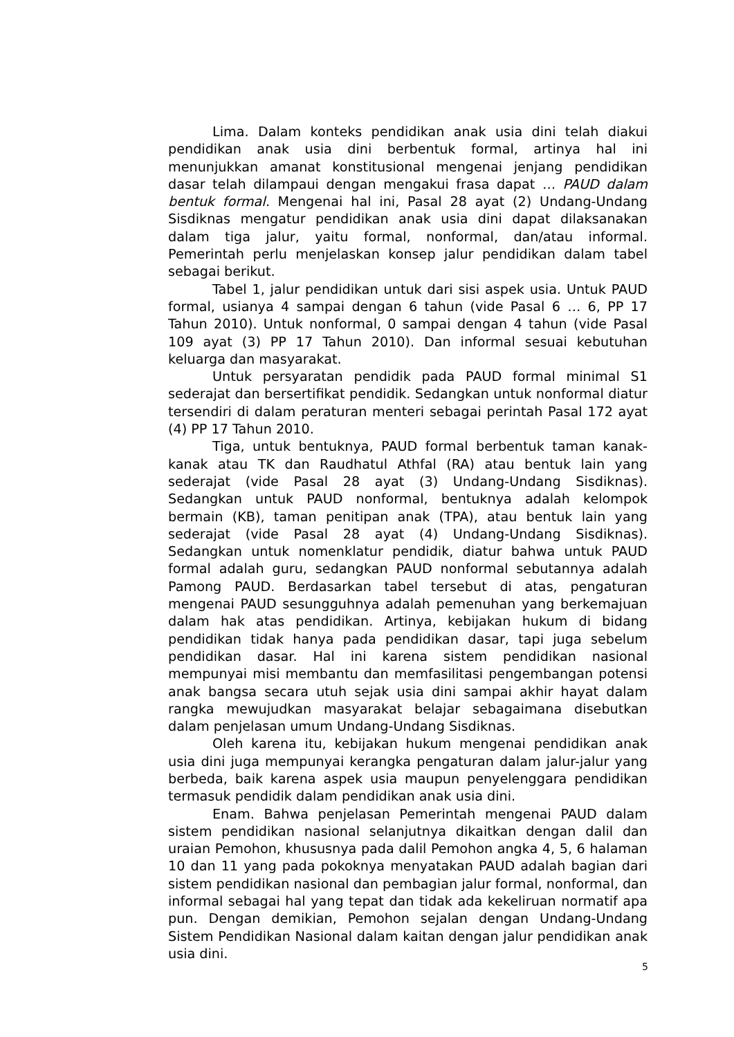Lima. Dalam konteks pendidikan anak usia dini telah diakui pendidikan anak usia dini berbentuk formal, artinya hal ini menunjukkan amanat konstitusional mengenai jenjang pendidikan dasar telah dilampaui dengan mengakui frasa dapat … PAUD dalam bentuk formal. Mengenai hal ini, Pasal 28 ayat (2) Undang-Undang Sisdiknas mengatur pendidikan anak usia dini dapat dilaksanakan dalam tiga jalur, yaitu formal, nonformal, dan/atau informal. Pemerintah perlu menjelaskan konsep jalur pendidikan dalam tabel sebagai berikut.
Tabel 1, jalur pendidikan untuk dari sisi aspek usia. Untuk PAUD formal, usianya 4 sampai dengan 6 tahun (vide Pasal 6 … 6, PP 17 Tahun 2010). Untuk nonformal, 0 sampai dengan 4 tahun (vide Pasal 109 ayat (3) PP 17 Tahun 2010). Dan informal sesuai kebutuhan keluarga dan masyarakat.
Untuk persyaratan pendidik pada PAUD formal minimal S1 sederajat dan bersertifikat pendidik. Sedangkan untuk nonformal diatur tersendiri di dalam peraturan menteri sebagai perintah Pasal 172 ayat (4) PP 17 Tahun 2010.
Tiga, untuk bentuknya, PAUD formal berbentuk taman kanak-kanak atau TK dan Raudhatul Athfal (RA) atau bentuk lain yang sederajat (vide Pasal 28 ayat (3) Undang-Undang Sisdiknas). Sedangkan untuk PAUD nonformal, bentuknya adalah kelompok bermain (KB), taman penitipan anak (TPA), atau bentuk lain yang sederajat (vide Pasal 28 ayat (4) Undang-Undang Sisdiknas). Sedangkan untuk nomenklatur pendidik, diatur bahwa untuk PAUD formal adalah guru, sedangkan PAUD nonformal sebutannya adalah Pamong PAUD. Berdasarkan tabel tersebut di atas, pengaturan mengenai PAUD sesungguhnya adalah pemenuhan yang berkemajuan dalam hak atas pendidikan. Artinya, kebijakan hukum di bidang pendidikan tidak hanya pada pendidikan dasar, tapi juga sebelum pendidikan dasar. Hal ini karena sistem pendidikan nasional mempunyai misi membantu dan memfasilitasi pengembangan potensi anak bangsa secara utuh sejak usia dini sampai akhir hayat dalam rangka mewujudkan masyarakat belajar sebagaimana disebutkan dalam penjelasan umum Undang-Undang Sisdiknas.
Oleh karena itu, kebijakan hukum mengenai pendidikan anak usia dini juga mempunyai kerangka pengaturan dalam jalur-jalur yang berbeda, baik karena aspek usia maupun penyelenggara pendidikan termasuk pendidik dalam pendidikan anak usia dini.
Enam. Bahwa penjelasan Pemerintah mengenai PAUD dalam sistem pendidikan nasional selanjutnya dikaitkan dengan dalil dan uraian Pemohon, khususnya pada dalil Pemohon angka 4, 5, 6 halaman 10 dan 11 yang pada pokoknya menyatakan PAUD adalah bagian dari sistem pendidikan nasional dan pembagian jalur formal, nonformal, dan informal sebagai hal yang tepat dan tidak ada kekeliruan normatif apa pun. Dengan demikian, Pemohon sejalan dengan Undang-Undang Sistem Pendidikan Nasional dalam kaitan dengan jalur pendidikan anak usia dini.
5